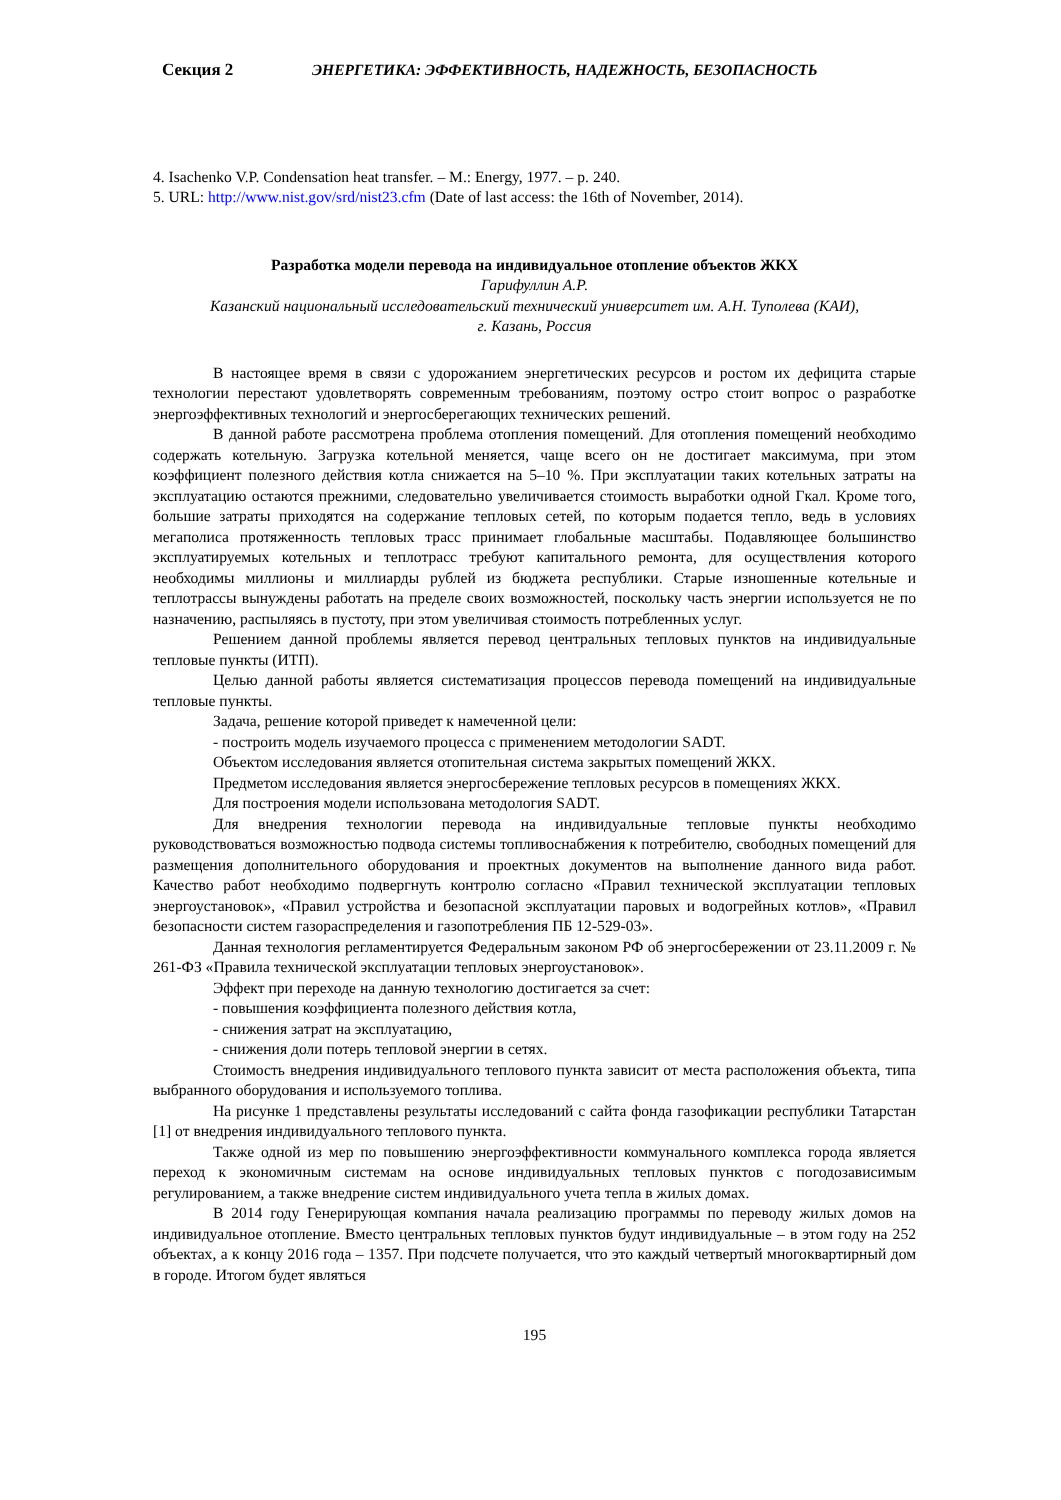Секция 2 ЭНЕРГЕТИКА: ЭФФЕКТИВНОСТЬ, НАДЕЖНОСТЬ, БЕЗОПАСНОСТЬ
4. Isachenko V.P. Condensation heat transfer. – M.: Energy, 1977. – p. 240.
5. URL: http://www.nist.gov/srd/nist23.cfm (Date of last access: the 16th of November, 2014).
Разработка модели перевода на индивидуальное отопление объектов ЖКХ
Гарифуллин А.Р.
Казанский национальный исследовательский технический университет им. А.Н. Туполева (КАИ),
г. Казань, Россия
В настоящее время в связи с удорожанием энергетических ресурсов и ростом их дефицита старые технологии перестают удовлетворять современным требованиям, поэтому остро стоит вопрос о разработке энергоэффективных технологий и энергосберегающих технических решений.
В данной работе рассмотрена проблема отопления помещений. Для отопления помещений необходимо содержать котельную. Загрузка котельной меняется, чаще всего он не достигает максимума, при этом коэффициент полезного действия котла снижается на 5–10 %. При эксплуатации таких котельных затраты на эксплуатацию остаются прежними, следовательно увеличивается стоимость выработки одной Гкал. Кроме того, большие затраты приходятся на содержание тепловых сетей, по которым подается тепло, ведь в условиях мегаполиса протяженность тепловых трасс принимает глобальные масштабы. Подавляющее большинство эксплуатируемых котельных и теплотрасс требуют капитального ремонта, для осуществления которого необходимы миллионы и миллиарды рублей из бюджета республики. Старые изношенные котельные и теплотрассы вынуждены работать на пределе своих возможностей, поскольку часть энергии используется не по назначению, распыляясь в пустоту, при этом увеличивая стоимость потребленных услуг.
Решением данной проблемы является перевод центральных тепловых пунктов на индивидуальные тепловые пункты (ИТП).
Целью данной работы является систематизация процессов перевода помещений на индивидуальные тепловые пункты.
Задача, решение которой приведет к намеченной цели:
- построить модель изучаемого процесса с применением методологии SADT.
Объектом исследования является отопительная система закрытых помещений ЖКХ.
Предметом исследования является энергосбережение тепловых ресурсов в помещениях ЖКХ.
Для построения модели использована методология SADT.
Для внедрения технологии перевода на индивидуальные тепловые пункты необходимо руководствоваться возможностью подвода системы топливоснабжения к потребителю, свободных помещений для размещения дополнительного оборудования и проектных документов на выполнение данного вида работ. Качество работ необходимо подвергнуть контролю согласно «Правил технической эксплуатации тепловых энергоустановок», «Правил устройства и безопасной эксплуатации паровых и водогрейных котлов», «Правил безопасности систем газораспределения и газопотребления ПБ 12-529-03».
Данная технология регламентируется Федеральным законом РФ об энергосбережении от 23.11.2009 г. № 261-ФЗ «Правила технической эксплуатации тепловых энергоустановок».
Эффект при переходе на данную технологию достигается за счет:
- повышения коэффициента полезного действия котла,
- снижения затрат на эксплуатацию,
- снижения доли потерь тепловой энергии в сетях.
Стоимость внедрения индивидуального теплового пункта зависит от места расположения объекта, типа выбранного оборудования и используемого топлива.
На рисунке 1 представлены результаты исследований с сайта фонда газофикации республики Татарстан [1] от внедрения индивидуального теплового пункта.
Также одной из мер по повышению энергоэффективности коммунального комплекса города является переход к экономичным системам на основе индивидуальных тепловых пунктов с погодозависимым регулированием, а также внедрение систем индивидуального учета тепла в жилых домах.
В 2014 году Генерирующая компания начала реализацию программы по переводу жилых домов на индивидуальное отопление. Вместо центральных тепловых пунктов будут индивидуальные – в этом году на 252 объектах, а к концу 2016 года – 1357. При подсчете получается, что это каждый четвертый многоквартирный дом в городе. Итогом будет являться
195